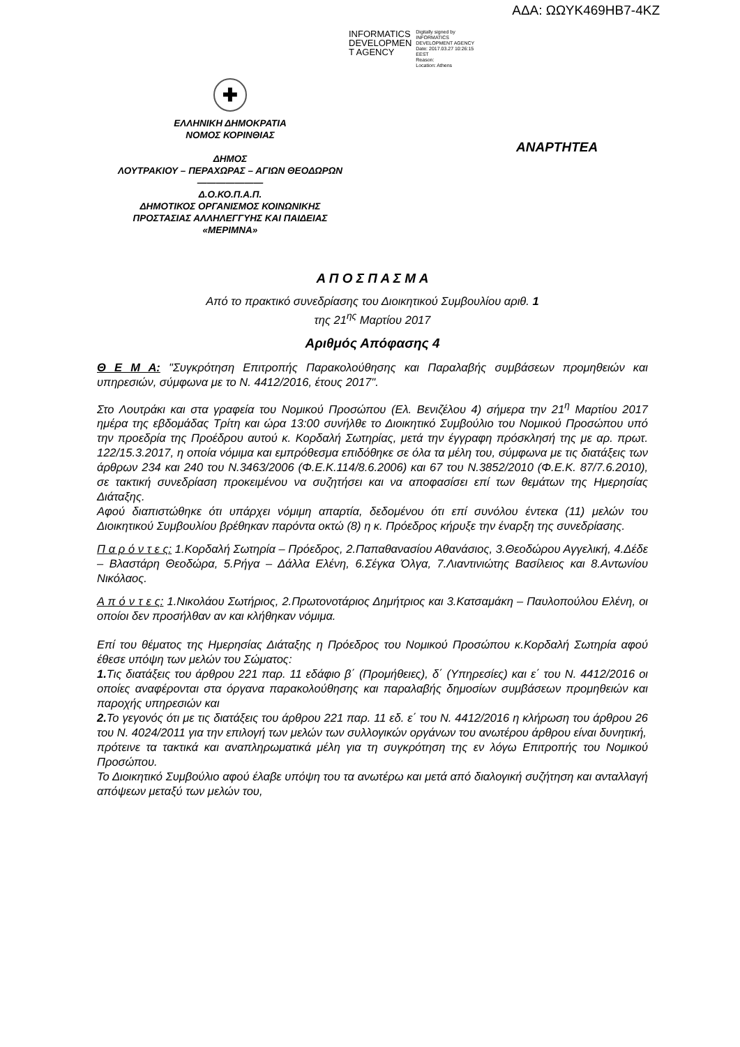ΑΔΑ: ΩΩΥΚ469ΗΒ7-4ΚΖ
INFORMATICS
DEVELOPMEN
T AGENCY
Digitally signed by
INFORMATICS
DEVELOPMENT AGENCY
Date: 2017.03.27 10:26:15
EEST
Reason:
Location: Athens
✚
ΕΛΛΗΝΙΚΗ ΔΗΜΟΚΡΑΤΙΑ
ΝΟΜΟΣ ΚΟΡΙΝΘΙΑΣ
ΔΗΜΟΣ
ΛΟΥΤΡΑΚΙΟΥ – ΠΕΡΑΧΩΡΑΣ – ΑΓΙΩΝ ΘΕΟΔΩΡΩΝ
———————
Δ.Ο.ΚΟ.Π.Α.Π.
ΔΗΜΟΤΙΚΟΣ ΟΡΓΑΝΙΣΜΟΣ ΚΟΙΝΩΝΙΚΗΣ
ΠΡΟΣΤΑΣΙΑΣ ΑΛΛΗΛΕΓΓΥΗΣ ΚΑΙ ΠΑΙΔΕΙΑΣ
«ΜΕΡΙΜΝΑ»
ΑΝΑΡΤΗΤΕΑ
Α Π Ο Σ Π Α Σ Μ Α
Από το πρακτικό συνεδρίασης του Διοικητικού Συμβουλίου αριθ. 1
της 21<sup>ης</sup> Μαρτίου 2017
Αριθμός Απόφασης 4
Θ Ε Μ Α: "Συγκρότηση Επιτροπής Παρακολούθησης και Παραλαβής συμβάσεων προμηθειών και υπηρεσιών, σύμφωνα με το Ν. 4412/2016, έτους 2017".
Στο Λουτράκι και στα γραφεία του Νομικού Προσώπου (Ελ. Βενιζέλου 4) σήμερα την 21<sup>η</sup> Μαρτίου 2017 ημέρα της εβδομάδας Τρίτη και ώρα 13:00 συνήλθε το Διοικητικό Συμβούλιο του Νομικού Προσώπου υπό την προεδρία της Προέδρου αυτού κ. Κορδαλή Σωτηρίας, μετά την έγγραφη πρόσκλησή της με αρ. πρωτ. 122/15.3.2017, η οποία νόμιμα και εμπρόθεσμα επιδόθηκε σε όλα τα μέλη του, σύμφωνα με τις διατάξεις των άρθρων 234 και 240 του Ν.3463/2006 (Φ.Ε.Κ.114/8.6.2006) και 67 του Ν.3852/2010 (Φ.Ε.Κ. 87/7.6.2010), σε τακτική συνεδρίαση προκειμένου να συζητήσει και να αποφασίσει επί των θεμάτων της Ημερησίας Διάταξης.
Αφού διαπιστώθηκε ότι υπάρχει νόμιμη απαρτία, δεδομένου ότι επί συνόλου έντεκα (11) μελών του Διοικητικού Συμβουλίου βρέθηκαν παρόντα οκτώ (8) η κ. Πρόεδρος κήρυξε την έναρξη της συνεδρίασης.
Π α ρ ό ν τ ε ς: 1.Κορδαλή Σωτηρία – Πρόεδρος, 2.Παπαθανασίου Αθανάσιος, 3.Θεοδώρου Αγγελική, 4.Δέδε – Βλαστάρη Θεοδώρα, 5.Ρήγα – Δάλλα Ελένη, 6.Σέγκα Όλγα, 7.Λιαντινιώτης Βασίλειος και 8.Αντωνίου Νικόλαος.
Α π ό ν τ ε ς: 1.Νικολάου Σωτήριος, 2.Πρωτονοτάριος Δημήτριος και 3.Κατσαμάκη – Παυλοπούλου Ελένη, οι οποίοι δεν προσήλθαν αν και κλήθηκαν νόμιμα.
Επί του θέματος της Ημερησίας Διάταξης η Πρόεδρος του Νομικού Προσώπου κ.Κορδαλή Σωτηρία αφού έθεσε υπόψη των μελών του Σώματος:
1. Τις διατάξεις του άρθρου 221 παρ. 11 εδάφιο β΄ (Προμήθειες), δ΄ (Υπηρεσίες) και ε΄ του Ν. 4412/2016 οι οποίες αναφέρονται στα όργανα παρακολούθησης και παραλαβής δημοσίων συμβάσεων προμηθειών και παροχής υπηρεσιών και
2. Το γεγονός ότι με τις διατάξεις του άρθρου 221 παρ. 11 εδ. ε΄ του Ν. 4412/2016 η κλήρωση του άρθρου 26 του Ν. 4024/2011 για την επιλογή των μελών των συλλογικών οργάνων του ανωτέρου άρθρου είναι δυνητική,
πρότεινε τα τακτικά και αναπληρωματικά μέλη για τη συγκρότηση της εν λόγω Επιτροπής του Νομικού Προσώπου.
Το Διοικητικό Συμβούλιο αφού έλαβε υπόψη του τα ανωτέρω και μετά από διαλογική συζήτηση και ανταλλαγή απόψεων μεταξύ των μελών του,